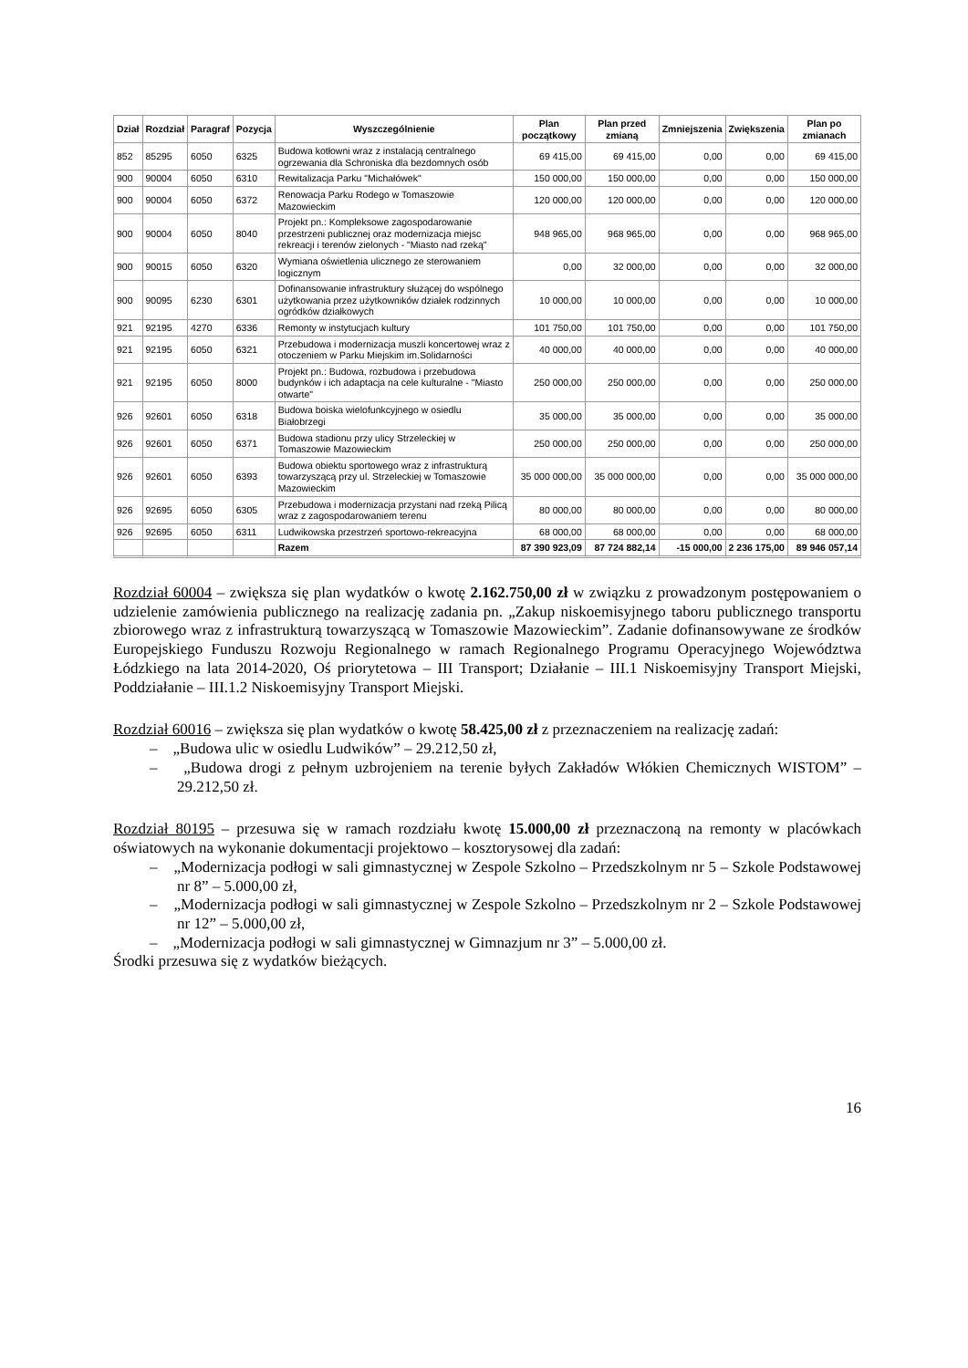| Dział | Rozdział | Paragraf | Pozycja | Wyszczególnienie | Plan początkowy | Plan przed zmianą | Zmniejszenia | Zwiększenia | Plan po zmianach |
| --- | --- | --- | --- | --- | --- | --- | --- | --- | --- |
| 852 | 85295 | 6050 | 6325 | Budowa kotłowni wraz z instalacją centralnego ogrzewania dla Schroniska dla bezdomnych osób | 69 415,00 | 69 415,00 | 0,00 | 0,00 | 69 415,00 |
| 900 | 90004 | 6050 | 6310 | Rewitalizacja Parku "Michałówek" | 150 000,00 | 150 000,00 | 0,00 | 0,00 | 150 000,00 |
| 900 | 90004 | 6050 | 6372 | Renowacja Parku Rodego w Tomaszowie Mazowieckim | 120 000,00 | 120 000,00 | 0,00 | 0,00 | 120 000,00 |
| 900 | 90004 | 6050 | 8040 | Projekt pn.: Kompleksowe zagospodarowanie przestrzeni publicznej oraz modernizacja miejsc rekreacji i terenów zielonych - "Miasto nad rzeką" | 948 965,00 | 968 965,00 | 0,00 | 0,00 | 968 965,00 |
| 900 | 90015 | 6050 | 6320 | Wymiana oświetlenia ulicznego ze sterowaniem logicznym | 0,00 | 32 000,00 | 0,00 | 0,00 | 32 000,00 |
| 900 | 90095 | 6230 | 6301 | Dofinansowanie infrastruktury służącej do wspólnego użytkowania przez użytkowników działek rodzinnych ogródków działkowych | 10 000,00 | 10 000,00 | 0,00 | 0,00 | 10 000,00 |
| 921 | 92195 | 4270 | 6336 | Remonty w instytucjach kultury | 101 750,00 | 101 750,00 | 0,00 | 0,00 | 101 750,00 |
| 921 | 92195 | 6050 | 6321 | Przebudowa i modernizacja muszli koncertowej wraz z otoczeniem w Parku Miejskim im.Solidarności | 40 000,00 | 40 000,00 | 0,00 | 0,00 | 40 000,00 |
| 921 | 92195 | 6050 | 8000 | Projekt pn.: Budowa, rozbudowa i przebudowa budynków i ich adaptacja na cele kulturalne - "Miasto otwarte" | 250 000,00 | 250 000,00 | 0,00 | 0,00 | 250 000,00 |
| 926 | 92601 | 6050 | 6318 | Budowa boiska wielofunkcyjnego w osiedlu Białobrzegi | 35 000,00 | 35 000,00 | 0,00 | 0,00 | 35 000,00 |
| 926 | 92601 | 6050 | 6371 | Budowa stadionu przy ulicy Strzeleckiej w Tomaszowie Mazowieckim | 250 000,00 | 250 000,00 | 0,00 | 0,00 | 250 000,00 |
| 926 | 92601 | 6050 | 6393 | Budowa obiektu sportowego wraz z infrastrukturą towarzyszącą przy ul. Strzeleckiej w Tomaszowie Mazowieckim | 35 000 000,00 | 35 000 000,00 | 0,00 | 0,00 | 35 000 000,00 |
| 926 | 92695 | 6050 | 6305 | Przebudowa i modernizacja przystani nad rzeką Pilicą wraz z zagospodarowaniem terenu | 80 000,00 | 80 000,00 | 0,00 | 0,00 | 80 000,00 |
| 926 | 92695 | 6050 | 6311 | Ludwikowska przestrzeń sportowo-rekreacyjna | 68 000,00 | 68 000,00 | 0,00 | 0,00 | 68 000,00 |
| | | | | Razem | 87 390 923,09 | 87 724 882,14 | -15 000,00 | 2 236 175,00 | 89 946 057,14 |
Rozdział 60004 – zwiększa się plan wydatków o kwotę 2.162.750,00 zł w związku z prowadzonym postępowaniem o udzielenie zamówienia publicznego na realizację zadania pn. „Zakup niskoemisyjnego taboru publicznego transportu zbiorowego wraz z infrastrukturą towarzyszącą w Tomaszowie Mazowieckim”. Zadanie dofinansowywane ze środków Europejskiego Funduszu Rozwoju Regionalnego w ramach Regionalnego Programu Operacyjnego Województwa Łódzkiego na lata 2014-2020, Oś priorytetowa – III Transport; Działanie – III.1 Niskoemisyjny Transport Miejski, Poddziałanie – III.1.2 Niskoemisyjny Transport Miejski.
Rozdział 60016 – zwiększa się plan wydatków o kwotę 58.425,00 zł z przeznaczeniem na realizację zadań:
– „Budowa ulic w osiedlu Ludwików” – 29.212,50 zł,
– „Budowa drogi z pełnym uzbrojeniem na terenie byłych Zakładów Włókien Chemicznych WISTOM” – 29.212,50 zł.
Rozdział 80195 – przesuwa się w ramach rozdziału kwotę 15.000,00 zł przeznaczoną na remonty w placówkach oświatowych na wykonanie dokumentacji projektowo – kosztorysowej dla zadań:
– „Modernizacja podłogi w sali gimnastycznej w Zespole Szkolno – Przedszkolnym nr 5 – Szkole Podstawowej nr 8” – 5.000,00 zł,
– „Modernizacja podłogi w sali gimnastycznej w Zespole Szkolno – Przedszkolnym nr 2 – Szkole Podstawowej nr 12” – 5.000,00 zł,
– „Modernizacja podłogi w sali gimnastycznej w Gimnazjum nr 3” – 5.000,00 zł.
Środki przesuwa się z wydatków bieżących.
16